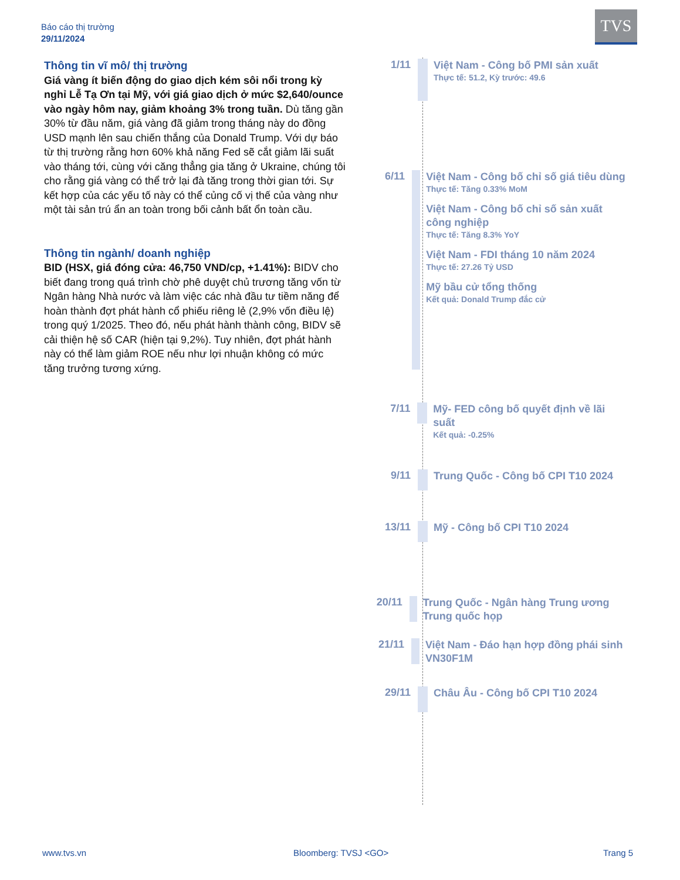Báo cáo thị trường
29/11/2024
TVS
Thông tin vĩ mô/ thị trường
Giá vàng ít biến động do giao dịch kém sôi nổi trong kỳ nghỉ Lễ Tạ Ơn tại Mỹ, với giá giao dịch ở mức $2,640/ounce vào ngày hôm nay, giảm khoảng 3% trong tuần. Dù tăng gần 30% từ đầu năm, giá vàng đã giảm trong tháng này do đồng USD mạnh lên sau chiến thắng của Donald Trump. Với dự báo từ thị trường rằng hơn 60% khả năng Fed sẽ cắt giảm lãi suất vào tháng tới, cùng với căng thẳng gia tăng ở Ukraine, chúng tôi cho rằng giá vàng có thể trở lại đà tăng trong thời gian tới. Sự kết hợp của các yếu tố này có thể củng cố vị thế của vàng như một tài sản trú ẩn an toàn trong bối cảnh bất ổn toàn cầu.
Thông tin ngành/ doanh nghiệp
BID (HSX, giá đóng cửa: 46,750 VND/cp, +1.41%): BIDV cho biết đang trong quá trình chờ phê duyệt chủ trương tăng vốn từ Ngân hàng Nhà nước và làm việc các nhà đầu tư tiềm năng để hoàn thành đợt phát hành cổ phiếu riêng lẻ (2,9% vốn điều lệ) trong quý 1/2025. Theo đó, nếu phát hành thành công, BIDV sẽ cải thiện hệ số CAR (hiện tại 9,2%). Tuy nhiên, đợt phát hành này có thể làm giảm ROE nếu như lợi nhuận không có mức tăng trưởng tương xứng.
1/11
Việt Nam - Công bố PMI sản xuất
Thực tế: 51.2, Kỳ trước: 49.6
6/11
Việt Nam - Công bố chỉ số giá tiêu dùng
Thực tế: Tăng 0.33% MoM
Việt Nam - Công bố chỉ số sản xuất công nghiệp
Thực tế: Tăng 8.3% YoY
Việt Nam - FDI tháng 10 năm 2024
Thực tế: 27.26 Tỷ USD
Mỹ bầu cử tổng thống
Kết quả: Donald Trump đắc cử
7/11
Mỹ- FED công bố quyết định về lãi suất
Kết quả: -0.25%
9/11
Trung Quốc - Công bố CPI T10 2024
13/11
Mỹ - Công bố CPI T10 2024
20/11
Trung Quốc - Ngân hàng Trung ương Trung quốc họp
21/11
Việt Nam - Đáo hạn hợp đồng phái sinh VN30F1M
29/11
Châu Âu - Công bố CPI T10 2024
www.tvs.vn Bloomberg: TVSJ <GO> Trang 5